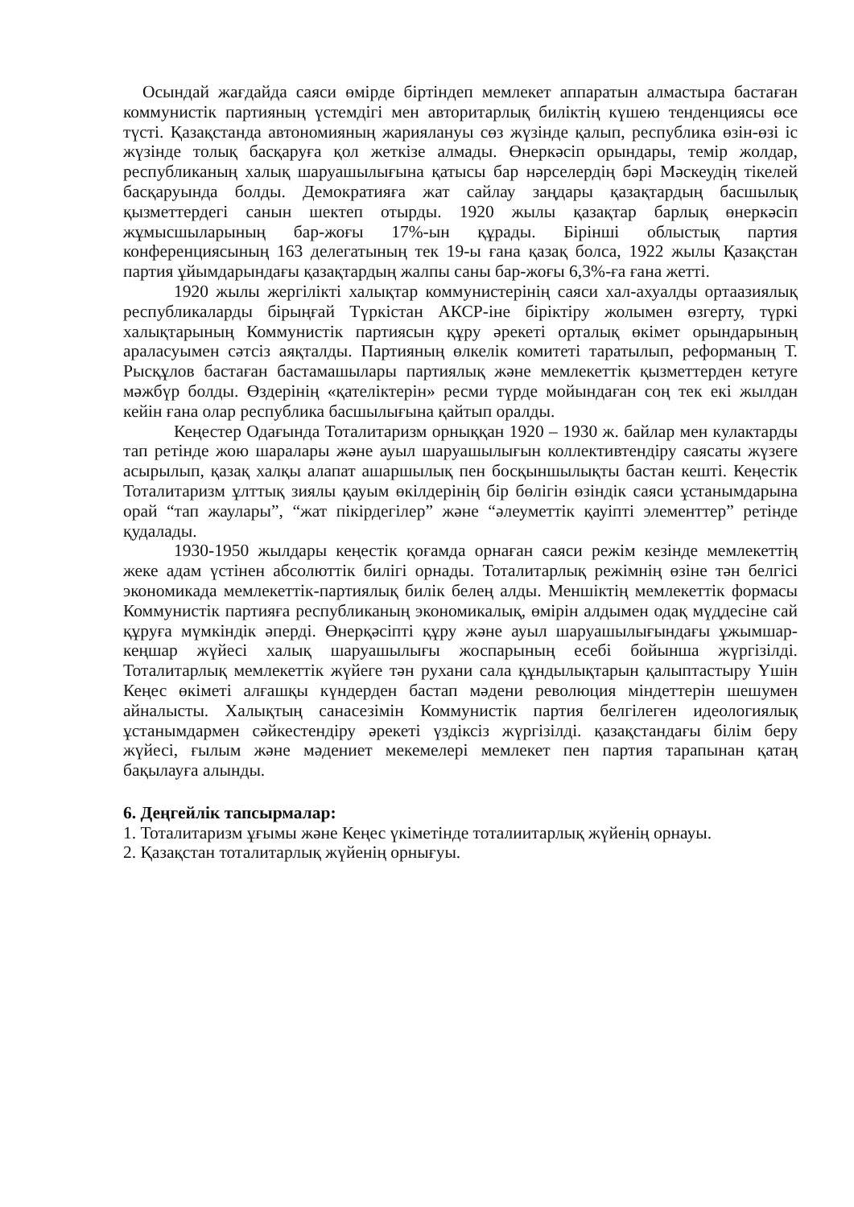Осындай жағдайда саяси өмірде біртіндеп мемлекет аппаратын алмастыра бастаған коммунистік партияның үстемдігі мен авторитарлық биліктің күшею тенденциясы өсе түсті. Қазақстанда автономияның жариялануы сөз жүзінде қалып, республика өзін-өзі іс жүзінде толық басқаруға қол жеткізе алмады. Өнеркәсіп орындары, темір жолдар, республиканың халық шаруашылығына қатысы бар нәрселердің бәрі Мәскеудің тікелей басқаруында болды. Демократияға жат сайлау заңдары қазақтардың басшылық қызметтердегі санын шектеп отырды. 1920 жылы қазақтар барлық өнеркәсіп жұмысшыларының бар-жоғы 17%-ын құрады. Бірінші облыстық партия конференциясының 163 делегатының тек 19-ы ғана қазақ болса, 1922 жылы Қазақстан партия ұйымдарындағы қазақтардың жалпы саны бар-жоғы 6,3%-ға ғана жетті.
1920 жылы жергілікті халықтар коммунистерінің саяси хал-ахуалды ортаазиялық республикаларды бірыңғай Түркістан АКСР-іне біріктіру жолымен өзгерту, түркі халықтарының Коммунистік партиясын құру әрекеті орталық өкімет орындарының араласуымен сәтсіз аяқталды. Партияның өлкелік комитеті таратылып, реформаның Т. Рысқұлов бастаған бастамашылары партиялық және мемлекеттік қызметтерден кетуге мәжбүр болды. Өздерінің «қателіктерін» ресми түрде мойындаған соң тек екі жылдан кейін ғана олар республика басшылығына қайтып оралды.
Кеңестер Одағында Тоталитаризм орныққан 1920 – 1930 ж. байлар мен кулактарды тап ретінде жою шаралары және ауыл шаруашылығын коллективтендіру саясаты жүзеге асырылып, қазақ халқы алапат ашаршылық пен босқыншылықты бастан кешті. Кеңестік Тоталитаризм ұлттық зиялы қауым өкілдерінің бір бөлігін өзіндік саяси ұстанымдарына орай “тап жаулары”, “жат пікірдегілер” және “әлеуметтік қауіпті элементтер” ретінде қудалады.
1930-1950 жылдары кеңестік қоғамда орнаған саяси режім кезінде мемлекеттің жеке адам үстінен абсолюттік билігі орнады. Тоталитарлық режімнің өзіне тән белгісі экономикада мемлекеттік-партиялық билік белең алды. Меншіктің мемлекеттік формасы Коммунистік партияға республиканың экономикалық, өмірін алдымен одақ мүддесіне сай құруға мүмкіндік әперді. Өнерқәсіпті құру және ауыл шаруашылығындағы ұжымшар-кеңшар жүйесі халық шаруашылығы жоспарының есебі бойынша жүргізілді. Тоталитарлық мемлекеттік жүйеге тән рухани сала құндылықтарын қалыптастыру Үшін Кеңес өкіметі алғашқы күндерден бастап мәдени революция міндеттерін шешумен айналысты. Халықтың санасезімін Коммунистік партия белгілеген идеологиялық ұстанымдармен сәйкестендіру әрекеті үздіксіз жүргізілді. қазақстандағы білім беру жүйесі, ғылым және мәдениет мекемелері мемлекет пен партия тарапынан қатаң бақылауға алынды.
6. Деңгейлік тапсырмалар:
1. Тоталитаризм ұғымы және Кеңес үкіметінде тоталиитарлық жүйенің орнауы.
2. Қазақстан тоталитарлық жүйенің орнығуы.